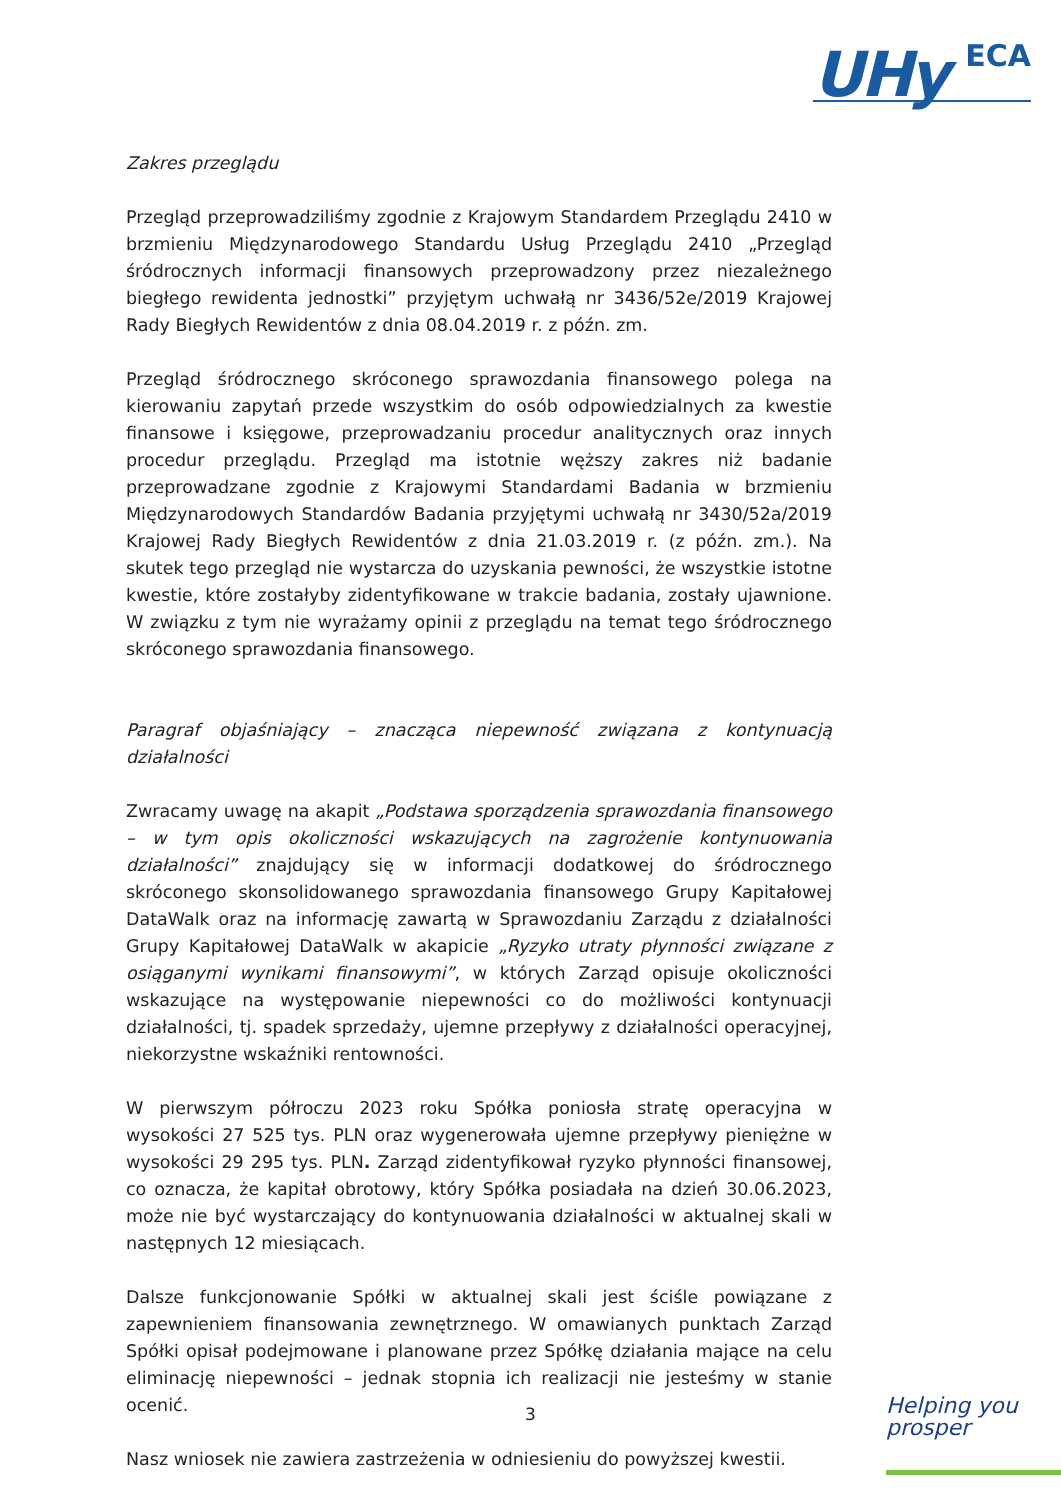UHy ECA
Zakres przeglądu
Przegląd przeprowadziliśmy zgodnie z Krajowym Standardem Przeglądu 2410 w brzmieniu Międzynarodowego Standardu Usług Przeglądu 2410 „Przegląd śródrocznych informacji finansowych przeprowadzony przez niezależnego biegłego rewidenta jednostki” przyjętym uchwałą nr 3436/52e/2019 Krajowej Rady Biegłych Rewidentów z dnia 08.04.2019 r. z późn. zm.
Przegląd śródrocznego skróconego sprawozdania finansowego polega na kierowaniu zapytań przede wszystkim do osób odpowiedzialnych za kwestie finansowe i księgowe, przeprowadzaniu procedur analitycznych oraz innych procedur przeglądu. Przegląd ma istotnie węższy zakres niż badanie przeprowadzane zgodnie z Krajowymi Standardami Badania w brzmieniu Międzynarodowych Standardów Badania przyjętymi uchwałą nr 3430/52a/2019 Krajowej Rady Biegłych Rewidentów z dnia 21.03.2019 r. (z późn. zm.). Na skutek tego przegląd nie wystarcza do uzyskania pewności, że wszystkie istotne kwestie, które zostałyby zidentyfikowane w trakcie badania, zostały ujawnione. W związku z tym nie wyrażamy opinii z przeglądu na temat tego śródrocznego skróconego sprawozdania finansowego.
Paragraf objaśniający – znacząca niepewność związana z kontynuacją działalności
Zwracamy uwagę na akapit „Podstawa sporządzenia sprawozdania finansowego – w tym opis okoliczności wskazujących na zagrożenie kontynuowania działalności” znajdujący się w informacji dodatkowej do śródrocznego skróconego skonsolidowanego sprawozdania finansowego Grupy Kapitałowej DataWalk oraz na informację zawartą w Sprawozdaniu Zarządu z działalności Grupy Kapitałowej DataWalk w akapicie „Ryzyko utraty płynności związane z osiąganymi wynikami finansowymi”, w których Zarząd opisuje okoliczności wskazujące na występowanie niepewności co do możliwości kontynuacji działalności, tj. spadek sprzedaży, ujemne przepływy z działalności operacyjnej, niekorzystne wskaźniki rentowności.
W pierwszym półroczu 2023 roku Spółka poniosła stratę operacyjna w wysokości 27 525 tys. PLN oraz wygenerowała ujemne przepływy pieniężne w wysokości 29 295 tys. PLN. Zarząd zidentyfikował ryzyko płynności finansowej, co oznacza, że kapitał obrotowy, który Spółka posiadała na dzień 30.06.2023, może nie być wystarczający do kontynuowania działalności w aktualnej skali w następnych 12 miesiącach.
Dalsze funkcjonowanie Spółki w aktualnej skali jest ściśle powiązane z zapewnieniem finansowania zewnętrznego. W omawianych punktach Zarząd Spółki opisał podejmowane i planowane przez Spółkę działania mające na celu eliminację niepewności – jednak stopnia ich realizacji nie jesteśmy w stanie ocenić.
Nasz wniosek nie zawiera zastrzeżenia w odniesieniu do powyższej kwestii.
3
Helping you
prosper